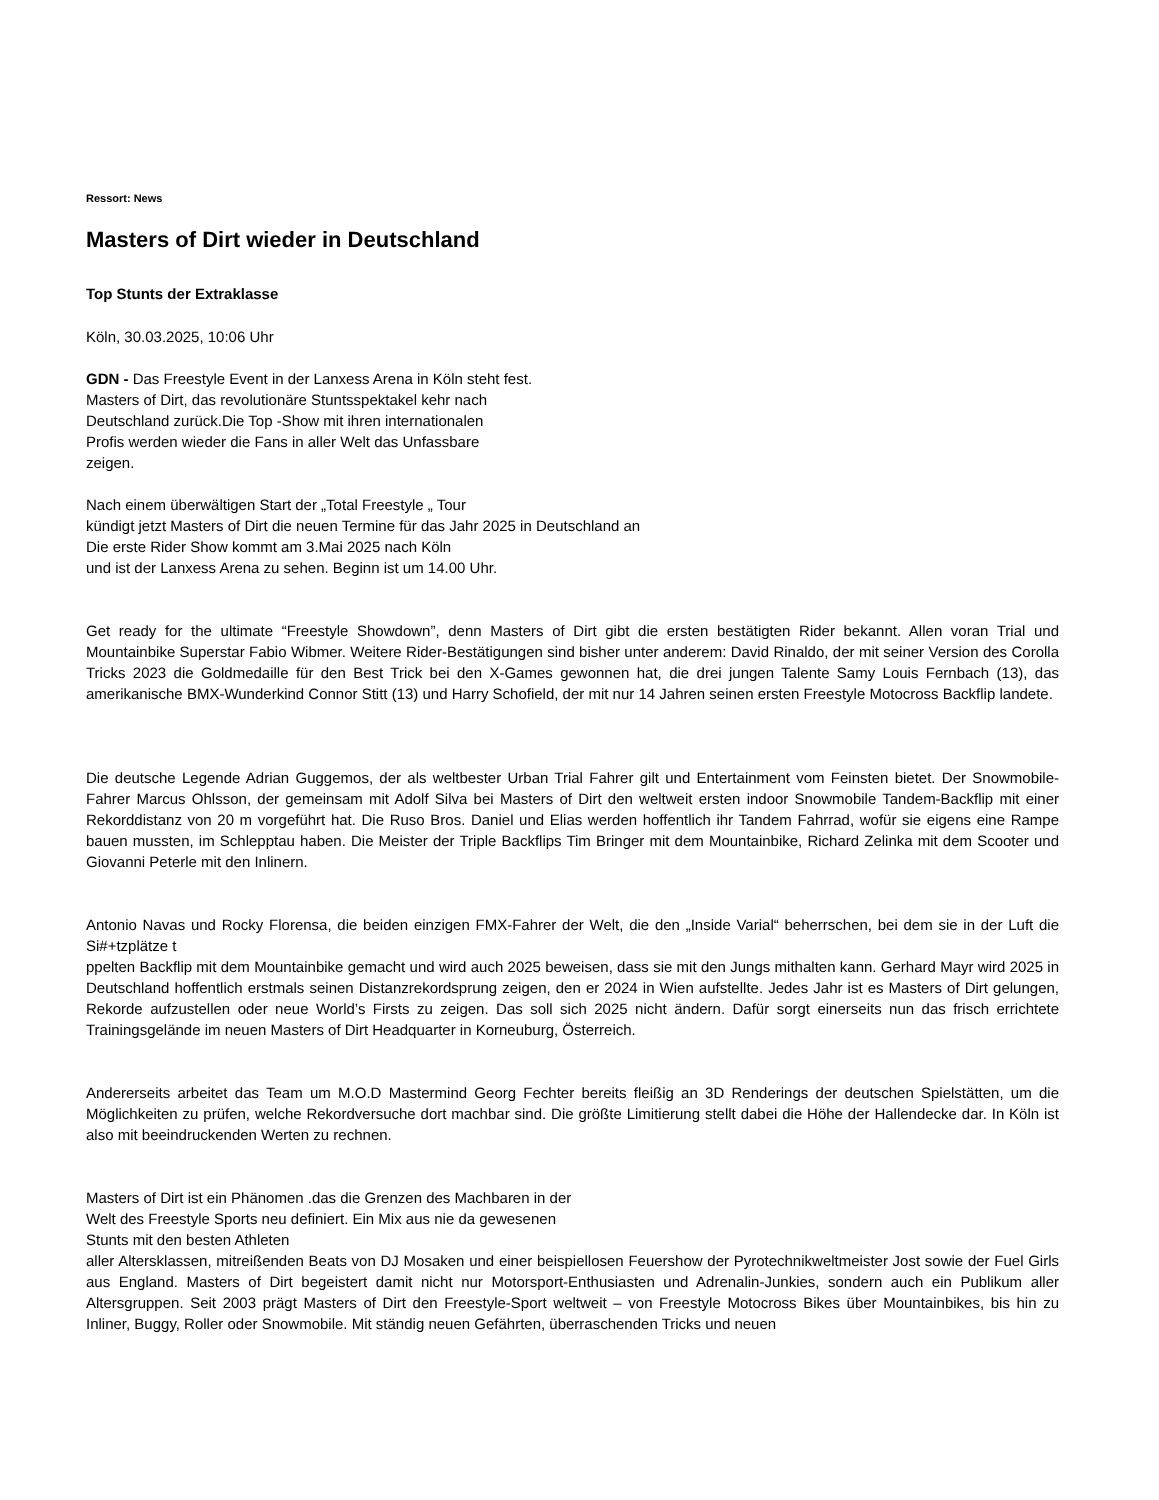Ressort: News
Masters of Dirt wieder in Deutschland
Top Stunts der Extraklasse
Köln, 30.03.2025, 10:06 Uhr
GDN - Das Freestyle Event in der Lanxess Arena in Köln steht fest.
Masters of Dirt, das revolutionäre Stuntsspektakel kehr nach
Deutschland zurück.Die Top -Show mit ihren internationalen
Profis werden wieder die Fans in aller Welt das Unfassbare
zeigen.
Nach einem überwältigen Start der „Total Freestyle „ Tour
kündigt jetzt Masters of Dirt die neuen Termine für das Jahr 2025 in Deutschland an
Die erste Rider Show kommt am 3.Mai 2025 nach Köln
und ist der Lanxess Arena zu sehen. Beginn ist um 14.00 Uhr.
Get ready for the ultimate “Freestyle Showdown”, denn Masters of Dirt gibt die ersten bestätigten Rider bekannt. Allen voran Trial und Mountainbike Superstar Fabio Wibmer. Weitere Rider-Bestätigungen sind bisher unter anderem: David Rinaldo, der mit seiner Version des Corolla Tricks 2023 die Goldmedaille für den Best Trick bei den X-Games gewonnen hat, die drei jungen Talente Samy Louis Fernbach (13), das amerikanische BMX-Wunderkind Connor Stitt (13) und Harry Schofield, der mit nur 14 Jahren seinen ersten Freestyle Motocross Backflip landete.
Die deutsche Legende Adrian Guggemos, der als weltbester Urban Trial Fahrer gilt und Entertainment vom Feinsten bietet. Der Snowmobile-Fahrer Marcus Ohlsson, der gemeinsam mit Adolf Silva bei Masters of Dirt den weltweit ersten indoor Snowmobile Tandem-Backflip mit einer Rekorddistanz von 20 m vorgeführt hat. Die Ruso Bros. Daniel und Elias werden hoffentlich ihr Tandem Fahrrad, wofür sie eigens eine Rampe bauen mussten, im Schlepptau haben. Die Meister der Triple Backflips Tim Bringer mit dem Mountainbike, Richard Zelinka mit dem Scooter und Giovanni Peterle mit den Inlinern.
Antonio Navas und Rocky Florensa, die beiden einzigen FMX-Fahrer der Welt, die den „Inside Varial“ beherrschen, bei dem sie in der Luft die Si#+tzplätze t
ppelten Backflip mit dem Mountainbike gemacht und wird auch 2025 beweisen, dass sie mit den Jungs mithalten kann. Gerhard Mayr wird 2025 in Deutschland hoffentlich erstmals seinen Distanzrekordsprung zeigen, den er 2024 in Wien aufstellte. Jedes Jahr ist es Masters of Dirt gelungen, Rekorde aufzustellen oder neue World’s Firsts zu zeigen. Das soll sich 2025 nicht ändern. Dafür sorgt einerseits nun das frisch errichtete Trainingsgelände im neuen Masters of Dirt Headquarter in Korneuburg, Österreich.
Andererseits arbeitet das Team um M.O.D Mastermind Georg Fechter bereits fleißig an 3D Renderings der deutschen Spielstätten, um die Möglichkeiten zu prüfen, welche Rekordversuche dort machbar sind. Die größte Limitierung stellt dabei die Höhe der Hallendecke dar. In Köln ist also mit beeindruckenden Werten zu rechnen.
Masters of Dirt ist ein Phänomen .das die Grenzen des Machbaren in der
Welt des Freestyle Sports neu definiert. Ein Mix aus nie da gewesenen
Stunts mit den besten Athleten
aller Altersklassen, mitreißenden Beats von DJ Mosaken und einer beispiellosen Feuershow der Pyrotechnikweltmeister Jost sowie der Fuel Girls aus England. Masters of Dirt begeistert damit nicht nur Motorsport-Enthusiasten und Adrenalin-Junkies, sondern auch ein Publikum aller Altersgruppen. Seit 2003 prägt Masters of Dirt den Freestyle-Sport weltweit – von Freestyle Motocross Bikes über Mountainbikes, bis hin zu Inliner, Buggy, Roller oder Snowmobile. Mit ständig neuen Gefährten, überraschenden Tricks und neuen